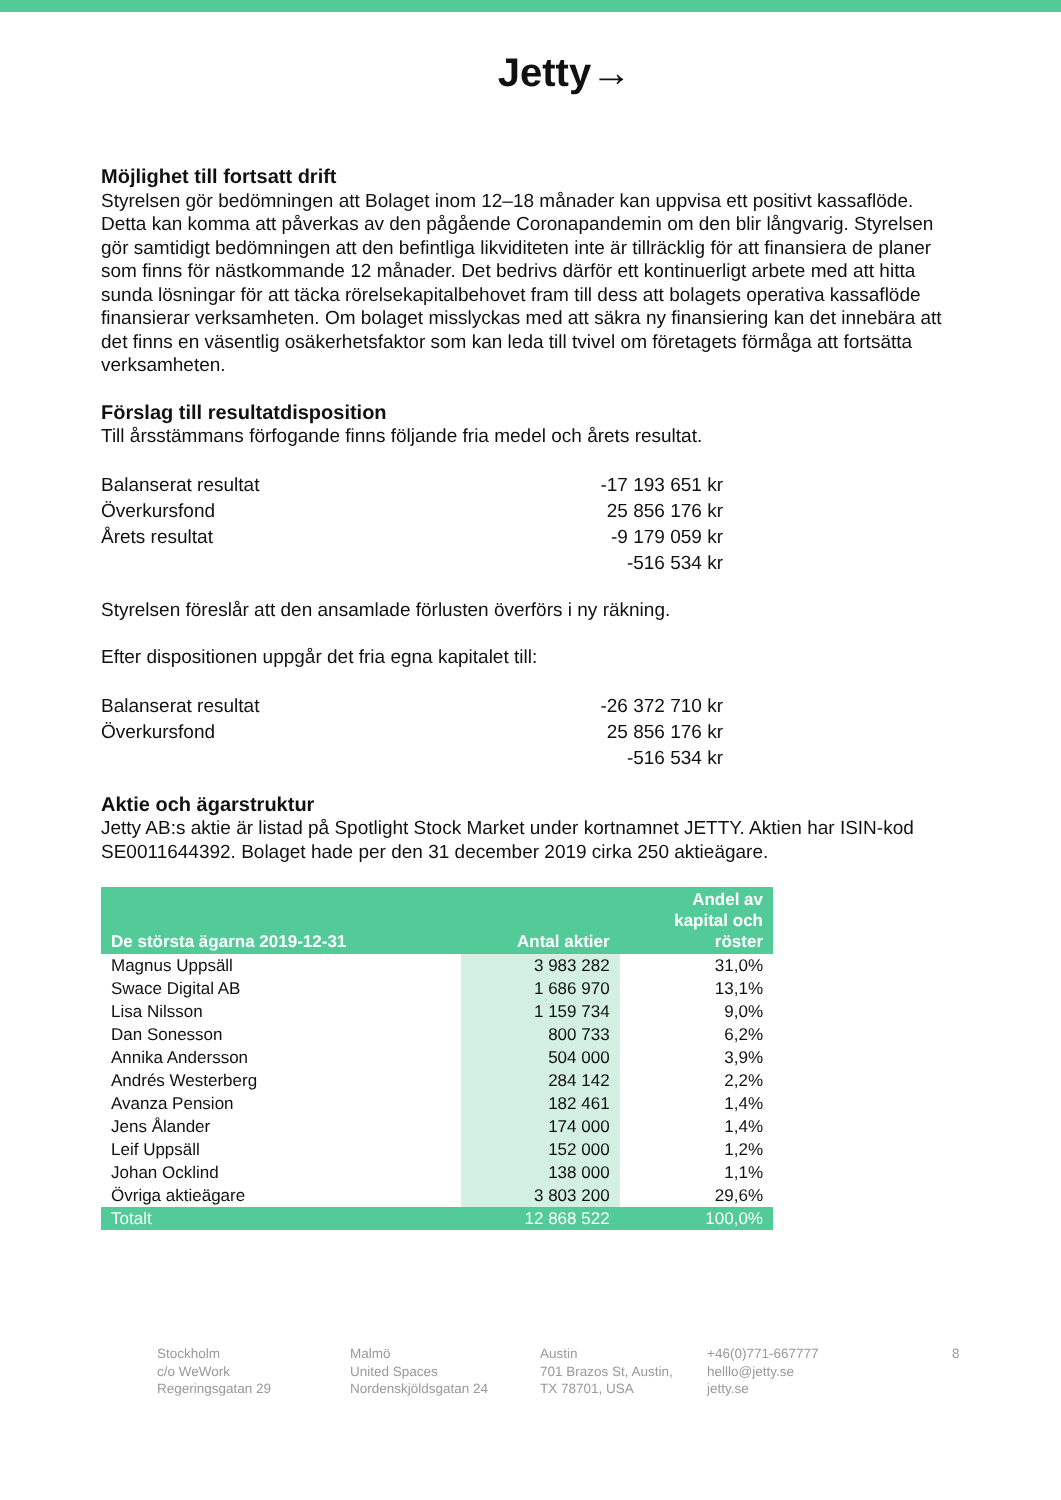Jetty→
Möjlighet till fortsatt drift
Styrelsen gör bedömningen att Bolaget inom 12–18 månader kan uppvisa ett positivt kassaflöde. Detta kan komma att påverkas av den pågående Coronapandemin om den blir långvarig. Styrelsen gör samtidigt bedömningen att den befintliga likviditeten inte är tillräcklig för att finansiera de planer som finns för nästkommande 12 månader. Det bedrivs därför ett kontinuerligt arbete med att hitta sunda lösningar för att täcka rörelsekapitalbehovet fram till dess att bolagets operativa kassaflöde finansierar verksamheten. Om bolaget misslyckas med att säkra ny finansiering kan det innebära att det finns en väsentlig osäkerhetsfaktor som kan leda till tvivel om företagets förmåga att fortsätta verksamheten.
Förslag till resultatdisposition
Till årsstämmans förfogande finns följande fria medel och årets resultat.
| Balanserat resultat | -17 193 651 kr |
| Överkursfond | 25 856 176 kr |
| Årets resultat | -9 179 059 kr |
| | -516 534 kr |
Styrelsen föreslår att den ansamlade förlusten överförs i ny räkning.
Efter dispositionen uppgår det fria egna kapitalet till:
| Balanserat resultat | -26 372 710 kr |
| Överkursfond | 25 856 176 kr |
| | -516 534 kr |
Aktie och ägarstruktur
Jetty AB:s aktie är listad på Spotlight Stock Market under kortnamnet JETTY. Aktien har ISIN-kod SE0011644392. Bolaget hade per den 31 december 2019 cirka 250 aktieägare.
| De största ägarna 2019-12-31 | Antal aktier | Andel av kapital och röster |
| --- | --- | --- |
| Magnus Uppsäll | 3 983 282 | 31,0% |
| Swace Digital AB | 1 686 970 | 13,1% |
| Lisa Nilsson | 1 159 734 | 9,0% |
| Dan Sonesson | 800 733 | 6,2% |
| Annika Andersson | 504 000 | 3,9% |
| Andrés Westerberg | 284 142 | 2,2% |
| Avanza Pension | 182 461 | 1,4% |
| Jens Ålander | 174 000 | 1,4% |
| Leif Uppsäll | 152 000 | 1,2% |
| Johan Ocklind | 138 000 | 1,1% |
| Övriga aktieägare | 3 803 200 | 29,6% |
| Totalt | 12 868 522 | 100,0% |
Stockholm
c/o WeWork
Regeringsgatan 29
Malmö
United Spaces
Nordenskjöldsgatan 24
Austin
701 Brazos St, Austin,
TX 78701, USA
+46(0)771-667777
helllo@jetty.se
jetty.se
8